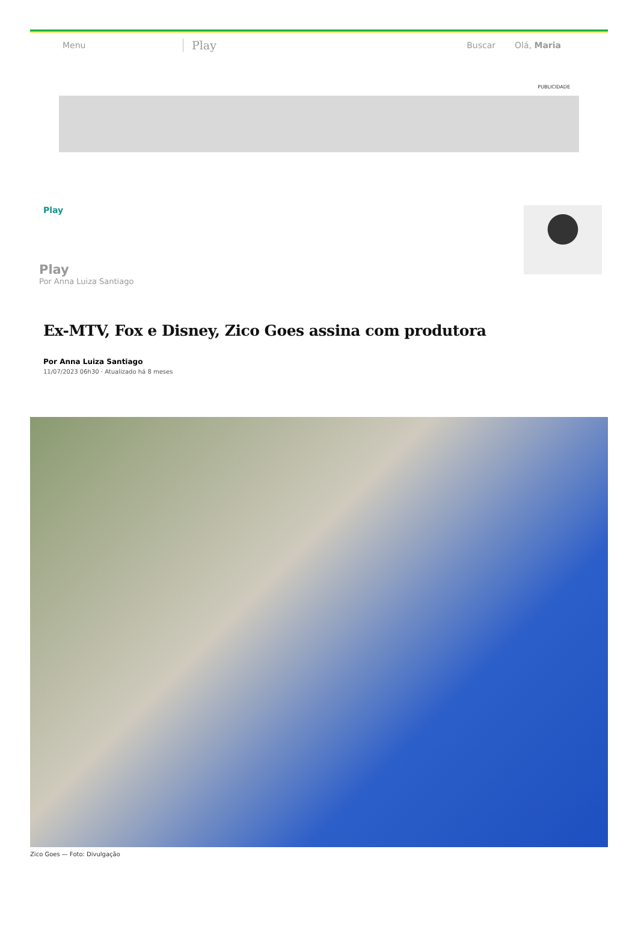Menu Play Buscar Olá, Maria
PUBLICIDADE
Play
Play
Por Anna Luiza Santiago
Ex-MTV, Fox e Disney, Zico Goes assina com produtora
Por Anna Luiza Santiago
11/07/2023 06h30 · Atualizado há 8 meses
Zico Goes — Foto: Divulgação